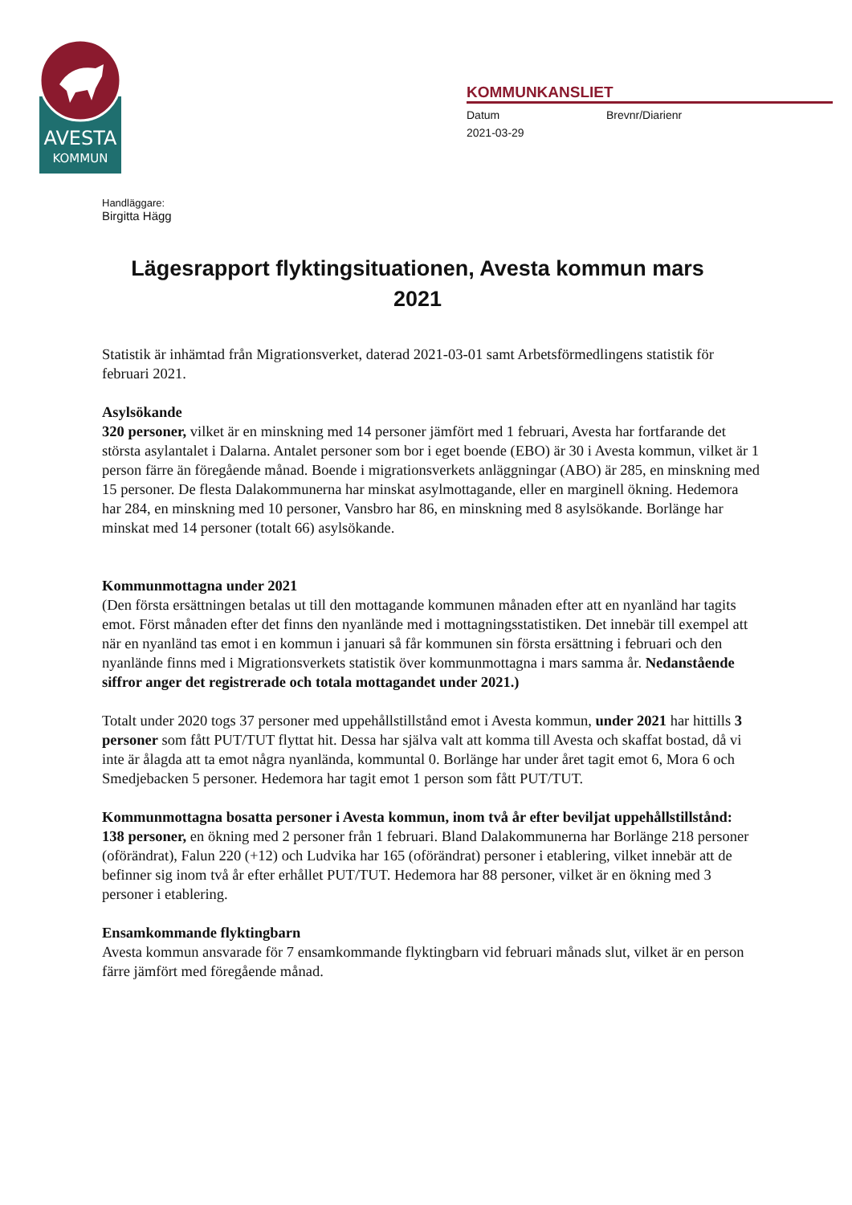AVESTA
KOMMUN
KOMMUNKANSLIET
Datum Brevnr/Diarienr
2021-03-29
Handläggare:
Birgitta Hägg
Lägesrapport flyktingsituationen, Avesta kommun mars 2021
Statistik är inhämtad från Migrationsverket, daterad 2021-03-01 samt Arbetsförmedlingens statistik för februari 2021.
Asylsökande
320 personer, vilket är en minskning med 14 personer jämfört med 1 februari, Avesta har fortfarande det största asylantalet i Dalarna. Antalet personer som bor i eget boende (EBO) är 30 i Avesta kommun, vilket är 1 person färre än föregående månad. Boende i migrationsverkets anläggningar (ABO) är 285, en minskning med 15 personer. De flesta Dalakommunerna har minskat asylmottagande, eller en marginell ökning. Hedemora har 284, en minskning med 10 personer, Vansbro har 86, en minskning med 8 asylsökande. Borlänge har minskat med 14 personer (totalt 66) asylsökande.
Kommunmottagna under 2021
(Den första ersättningen betalas ut till den mottagande kommunen månaden efter att en nyanländ har tagits emot. Först månaden efter det finns den nyanlände med i mottagningsstatistiken. Det innebär till exempel att när en nyanländ tas emot i en kommun i januari så får kommunen sin första ersättning i februari och den nyanlände finns med i Migrationsverkets statistik över kommunmottagna i mars samma år. Nedanstående siffror anger det registrerade och totala mottagandet under 2021.)
Totalt under 2020 togs 37 personer med uppehållstillstånd emot i Avesta kommun, under 2021 har hittills 3 personer som fått PUT/TUT flyttat hit. Dessa har själva valt att komma till Avesta och skaffat bostad, då vi inte är ålagda att ta emot några nyanlända, kommuntal 0. Borlänge har under året tagit emot 6, Mora 6 och Smedjebacken 5 personer. Hedemora har tagit emot 1 person som fått PUT/TUT.
Kommunmottagna bosatta personer i Avesta kommun, inom två år efter beviljat uppehållstillstånd:
138 personer, en ökning med 2 personer från 1 februari. Bland Dalakommunerna har Borlänge 218 personer (oförändrat), Falun 220 (+12) och Ludvika har 165 (oförändrat) personer i etablering, vilket innebär att de befinner sig inom två år efter erhållet PUT/TUT. Hedemora har 88 personer, vilket är en ökning med 3 personer i etablering.
Ensamkommande flyktingbarn
Avesta kommun ansvarade för 7 ensamkommande flyktingbarn vid februari månads slut, vilket är en person färre jämfört med föregående månad.